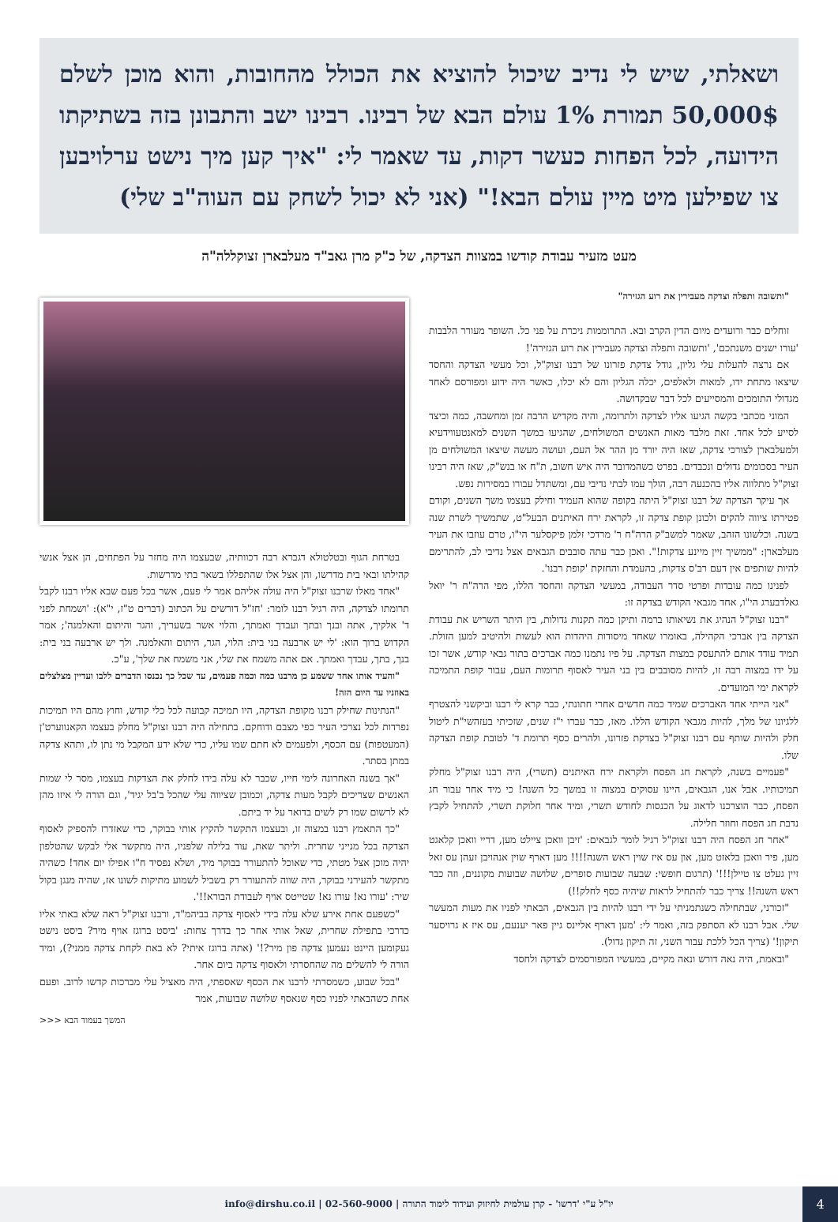ושאלתי, שיש לי נדיב שיכול להוציא את הכולל מהחובות, והוא מוכן לשלם 50,000$ תמורת 1% עולם הבא של רבינו. רבינו ישב והתבונן בזה בשתיקתו הידועה, לכל הפחות כעשר דקות, עד שאמר לי: "איך קען מיך נישט ערלויבען צו שפילען מיט מיין עולם הבא!" (אני לא יכול לשחק עם העוה"ב שלי)
מעט מזעיר עבודת קודשו במצוות הצדקה, של כ"ק מרן גאב"ד מעלבארן זצוקללה"ה
"ותשובה ותפלה וצדקה מעבירין את רוע הגזירה"
זוחלים כבר ורועדים מיום הדין הקרב ובא. התרוממות ניכרת על פני כל. השופר מעורר הלבבות 'עורו ישנים משנתכם', 'ותשובה ותפלה וצדקה מעבירין את רוע הגזירה'!
אם נרצה להעלות עלי גליון, גודל צדקת פזרונו של רבנו זצוק"ל, וכל מעשי הצדקה והחסד שיצאו מתחת ידו, למאות ולאלפים, יכלה הגליון והם לא יכלו, כאשר היה ידוע ומפורסם לאחד מגדולי התומכים והמסייעים לכל דבר שבקדושה.
המוני מכתבי בקשה הגיעו אליו לצדקה ולתרומה, והיה מקדיש הרבה זמן ומחשבה, כמה וכיצד לסייע לכל אחד. זאת מלבד מאות האנשים המשולחים, שהגיעו במשך השנים למאנטעווידעיא ולמעלבארן לצורכי צדקה, שאז היה יורד מן ההר אל העם, ועושה מעשה שיצאו המשולחים מן העיר בסכומים גדולים ונכבדים. בפרט כשהמדובר היה איש חשוב, ת"ח או בנש"ק, שאז היה רבינו זצוק"ל מתלווה אליו בהכנעה רבה, הולך עמו לבתי נדיבי עם, ומשתדל עבורו במסירות נפש.
אך עיקר הצדקה של רבנו זצוק"ל היתה בקופה שהוא העמיד וחילק בעצמו משך השנים, וקודם פטירתו ציווה להקים ולכונן קופת צדקה זו, לקראת ירח האיתנים הבעל"ט, שתמשיך לשרת שנה בשנה. וכלשונו הזהב, שאמר למשב"ק הרה"ח ר' מרדכי זלמן פיקסלער הי"ו, טרם עוזבו את העיר מעלבארן: "ממשיך זיין מיינע צדקות!". ואכן כבר עתה סובבים הגבאים אצל נדיבי לב, להתרימם להיות שותפים אין דעם רב'ס צדקות, בהעמדת והחזקת 'קופת רבנו'.
לפנינו כמה עובדות ופרטי סדר העבודה, במעשי הצדקה והחסד הללו, מפי הרה"ח ר' יואל גאלדבערג הי"ו, אחד מגבאי הקודש בצדקה זו:
"רבנו זצוק"ל הנהיג את נשיאותו ברמה ותיקן כמה תקנות גדולות, בין היתר השריש את עבודת הצדקה בין אברכי הקהילה, באומרו שאחד מיסודות היהדות הוא לעשות ולהיטיב למען הזולת. תמיד עודד אותם להתעסק במצות הצדקה. על פיו נתמנו כמה אברכים בתור גבאי קודש, אשר זכו על ידו במצוה רבה זו, להיות מסובבים בין בני העיר לאסוף תרומות העם, עבור קופת התמיכה לקראת ימי המועדים.
"אני הייתי אחד האברכים שמיד כמה חדשים אחרי חתונתי, כבר קרא לי רבנו וביקשני להצטרף ללגיונו של מלך, להיות מגבאי הקודש הללו. מאז, כבר עברו י"ז שנים, שזכיתי בעזהשי"ת ליטול חלק ולהיות שותף עם רבנו זצוק"ל בצדקת פזרונו, ולהרים כסף תרומת ד' לטובת קופת הצדקה שלו.
"פעמיים בשנה, לקראת חג הפסח ולקראת ירח האיתנים (תשרי), היה רבנו זצוק"ל מחלק תמיכותיו. אבל אנו, הגבאים, היינו עסוקים במצוה זו במשך כל השנה! כי מיד אחר עבור חג הפסח, כבר הוצרכנו לדאוג על הכנסות לחודש תשרי, ומיד אחר חלוקת תשרי, להתחיל לקבץ נדבת חג הפסח וחוזר חלילה.
"אחר חג הפסח היה רבנו זצוק"ל רגיל לומר לגבאים: 'זיבן וואכן ציילט מען, דריי וואכן קלאגט מען, פיר וואכן בלאזט מען, און עס איז שוין ראש השנה!!!! מען דארף שוין אנהויבן זעהן עס זאל זיין געלט צו טיילן!!!' (תרגום חופשי: שבעה שבועות סופרים, שלושה שבועות מקוננים, וזה כבר ראש השנה!! צריך כבר להתחיל לראות שיהיה כסף לחלק!!)
"זכורני, שבתחילה כשנתמניתי על ידי רבנו להיות בין הגבאים, הבאתי לפניו את מעות המעשר שלי. אבל רבנו לא הסתפק בזה, ואמר לי: 'מען דארף אליינס גיין פאר יענעם, עס איז א גרויסער תיקון!' (צריך הכל ללכת עבור השני, זה תיקון גדול).
"ובאמת, היה נאה דורש ונאה מקיים, במעשיו המפורסמים לצדקה ולחסד
בטרחת הגוף ובטלטולא דגברא רבה דכוותיה, שבעצמו היה מחזר על הפתחים, הן אצל אנשי קהילתו ובאי בית מדרשו, והן אצל אלו שהתפללו בשאר בתי מדרשות.
"אחד מאלו שרבנו זצוק"ל היה עולה אליהם אמר לי פעם, אשר בכל פעם שבא אליו רבנו לקבל תרומתו לצדקה, היה רגיל רבנו לומר: 'חז"ל דורשים על הכתוב (דברים ט"ז, י"א): 'ושמחת לפני ד' אלקיך, אתה ובנך ובתך ועבדך ואמתך, והלוי אשר בשעריך, והגר והיתום והאלמנה'; אמר הקדוש ברוך הוא: 'לי יש ארבעה בני בית: הלוי, הגר, היתום והאלמנה. ולך יש ארבעה בני בית: בנך, בתך, עבדך ואמתך. אם אתה משמח את שלי, אני משמח את שלך', ע"כ.
"והעיד אותו אחד ששמע כן מרבנו כמה וכמה פעמים, עד שכל כך נכנסו הדברים ללבו ועדיין מצלצלים באוזניו עד היום הזה!
"הנתינות שחילק רבנו מקופת הצדקה, היו תמיכה קבועה לכל כלי קודש, וחוץ מהם היו תמיכות נפרדות לכל נצרכי העיר כפי מצבם ודוחקם. בתחילה היה רבנו זצוק"ל מחלק בעצמו הקאנווערט'ן (המעטפות) עם הכסף, ולפעמים לא חתם שמו עליו, כדי שלא ידע המקבל מי נתן לו, ותהא צדקה במתן בסתר.
"אך בשנה האחרונה לימי חייו, שכבר לא עלה בידו לחלק את הצדקות בעצמו, מסר לי שמות האנשים שצריכים לקבל מעות צדקה, וכמובן שציווה עלי שהכל ב'בל יגיד', וגם הורה לי איזו מהן לא לרשום שמו רק לשים בדואר על יד ביתם.
"כך התאמץ רבנו במצוה זו, ובעצמו התקשר להקיץ אותי בבוקר, כדי שאזדרז להספיק לאסוף הצדקה בכל מנייני שחרית. וליתר שאת, עוד בלילה שלפניו, היה מתקשר אלי לבקש שהטלפון יהיה מוכן אצל מטתי, כדי שאוכל להתעורר בבוקר מיד, ושלא נפסיד ח"ו אפילו יום אחד! כשהיה מתקשר להעירני בבוקר, היה שווה להתעורר רק בשביל לשמוע מתיקות לשונו אז, שהיה מנגן בקול שיר: 'עורו נא! עורו נא! שטייטס אויף לעבודת הבורא!!'.
"כשפעם אחת אירע שלא עלה בידי לאסוף צדקה בביהמ"ד, ורבנו זצוק"ל ראה שלא באתי אליו כדרכי בתפילת שחרית, שאל אותי אחר כך בדרך צחות: 'ביסט ברוגז אויף מיר? ביסט נישט געקומען היינט נעמען צדקה פון מיר?!' (אתה ברוגז איתי? לא באת לקחת צדקה ממני?), ומיד הורה לי להשלים מה שהחסרתי ולאסוף צדקה ביום אחר.
"בכל שבוע, כשמסרתי לרבנו את הכסף שאספתי, היה מאציל עלי מברכות קדשו לרוב. ופעם אחת כשהבאתי לפניו כסף שנאסף שלושה שבועות, אמר
המשך בעמוד הבא <<<
יו"ל ע"י 'דרשו' - קרן עולמית לחיזוק ועידוד לימוד התורה | 02-560-9000 | info@dirshu.co.il
4